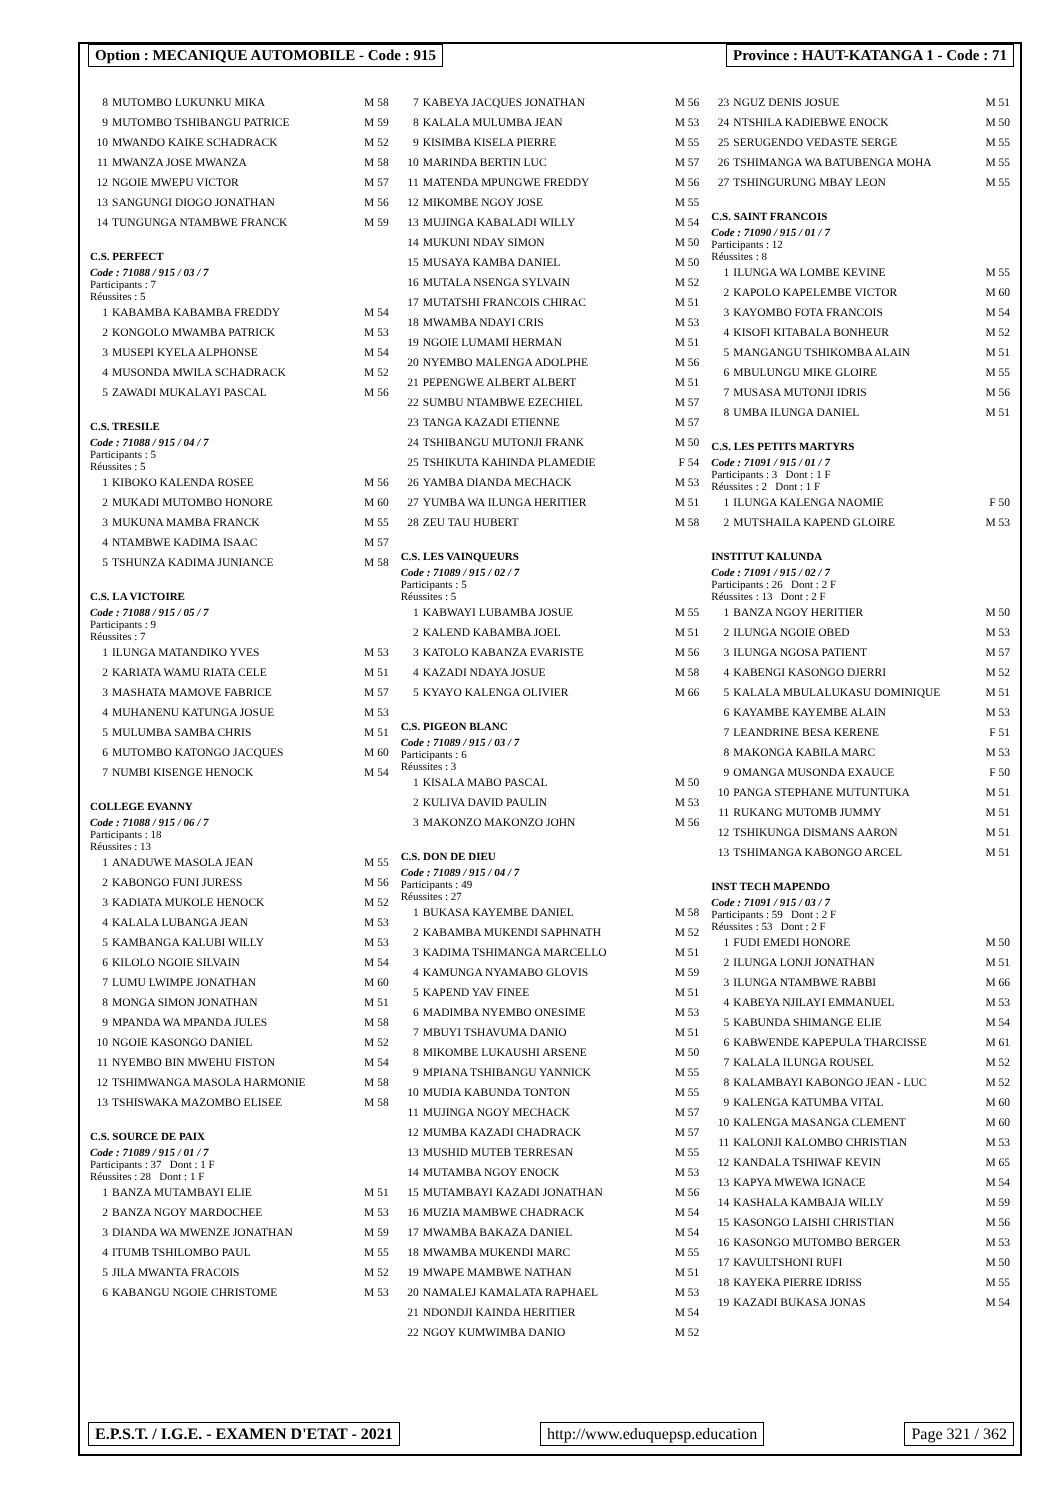Option : MECANIQUE AUTOMOBILE - Code : 915
Province : HAUT-KATANGA 1 - Code : 71
| 8 | MUTOMBO LUKUNKU MIKA | M 58 |
| 9 | MUTOMBO TSHIBANGU PATRICE | M 59 |
| 10 | MWANDO KAIKE SCHADRACK | M 52 |
| 11 | MWANZA JOSE MWANZA | M 58 |
| 12 | NGOIE MWEPU VICTOR | M 57 |
| 13 | SANGUNGI DIOGO JONATHAN | M 56 |
| 14 | TUNGUNGA NTAMBWE FRANCK | M 59 |
C.S. PERFECT
Code : 71088 / 915 / 03 / 7
Participants : 7
Réussites : 5
| 1 | KABAMBA KABAMBA FREDDY | M 54 |
| 2 | KONGOLO MWAMBA PATRICK | M 53 |
| 3 | MUSEPI KYELA ALPHONSE | M 54 |
| 4 | MUSONDA MWILA SCHADRACK | M 52 |
| 5 | ZAWADI MUKALAYI PASCAL | M 56 |
C.S. TRESILE
Code : 71088 / 915 / 04 / 7
Participants : 5
Réussites : 5
| 1 | KIBOKO KALENDA ROSEE | M 56 |
| 2 | MUKADI MUTOMBO HONORE | M 60 |
| 3 | MUKUNA MAMBA FRANCK | M 55 |
| 4 | NTAMBWE KADIMA ISAAC | M 57 |
| 5 | TSHUNZA KADIMA JUNIANCE | M 58 |
C.S. LA VICTOIRE
Code : 71088 / 915 / 05 / 7
Participants : 9
Réussites : 7
| 1 | ILUNGA MATANDIKO YVES | M 53 |
| 2 | KARIATA WAMU RIATA CELE | M 51 |
| 3 | MASHATA MAMOVE FABRICE | M 57 |
| 4 | MUHANENU KATUNGA JOSUE | M 53 |
| 5 | MULUMBA SAMBA CHRIS | M 51 |
| 6 | MUTOMBO KATONGO JACQUES | M 60 |
| 7 | NUMBI KISENGE HENOCK | M 54 |
COLLEGE EVANNY
Code : 71088 / 915 / 06 / 7
Participants : 18
Réussites : 13
| 1 | ANADUWE MASOLA JEAN | M 55 |
| 2 | KABONGO FUNI JURESS | M 56 |
| 3 | KADIATA MUKOLE HENOCK | M 52 |
| 4 | KALALA LUBANGA JEAN | M 53 |
| 5 | KAMBANGA KALUBI WILLY | M 53 |
| 6 | KILOLO NGOIE SILVAIN | M 54 |
| 7 | LUMU LWIMPE JONATHAN | M 60 |
| 8 | MONGA SIMON JONATHAN | M 51 |
| 9 | MPANDA WA MPANDA JULES | M 58 |
| 10 | NGOIE KASONGO DANIEL | M 52 |
| 11 | NYEMBO BIN MWEHU FISTON | M 54 |
| 12 | TSHIMWANGA MASOLA HARMONIE | M 58 |
| 13 | TSHISWAKA MAZOMBO ELISEE | M 58 |
C.S. SOURCE DE PAIX
Code : 71089 / 915 / 01 / 7
Participants : 37 Dont : 1 F
Réussites : 28 Dont : 1 F
| 1 | BANZA MUTAMBAYI ELIE | M 51 |
| 2 | BANZA NGOY MARDOCHEE | M 53 |
| 3 | DIANDA WA MWENZE JONATHAN | M 59 |
| 4 | ITUMB TSHILOMBO PAUL | M 55 |
| 5 | JILA MWANTA FRACOIS | M 52 |
| 6 | KABANGU NGOIE CHRISTOME | M 53 |
| 7 | KABEYA JACQUES JONATHAN | M 56 |
| 8 | KALALA MULUMBA JEAN | M 53 |
| 9 | KISIMBA KISELA PIERRE | M 55 |
| 10 | MARINDA BERTIN LUC | M 57 |
| 11 | MATENDA MPUNGWE FREDDY | M 56 |
| 12 | MIKOMBE NGOY JOSE | M 55 |
| 13 | MUJINGA KABALADI WILLY | M 54 |
| 14 | MUKUNI NDAY SIMON | M 50 |
| 15 | MUSAYA KAMBA DANIEL | M 50 |
| 16 | MUTALA NSENGA SYLVAIN | M 52 |
| 17 | MUTATSHI FRANCOIS CHIRAC | M 51 |
| 18 | MWAMBA NDAYI CRIS | M 53 |
| 19 | NGOIE LUMAMI HERMAN | M 51 |
| 20 | NYEMBO MALENGA ADOLPHE | M 56 |
| 21 | PEPENGWE ALBERT ALBERT | M 51 |
| 22 | SUMBU NTAMBWE EZECHIEL | M 57 |
| 23 | TANGA KAZADI ETIENNE | M 57 |
| 24 | TSHIBANGU MUTONJI FRANK | M 50 |
| 25 | TSHIKUTA KAHINDA PLAMEDIE | F 54 |
| 26 | YAMBA DIANDA MECHACK | M 53 |
| 27 | YUMBA WA ILUNGA HERITIER | M 51 |
| 28 | ZEU TAU HUBERT | M 58 |
C.S. LES VAINQUEURS
Code : 71089 / 915 / 02 / 7
Participants : 5
Réussites : 5
| 1 | KABWAYI LUBAMBA JOSUE | M 55 |
| 2 | KALEND KABAMBA JOEL | M 51 |
| 3 | KATOLO KABANZA EVARISTE | M 56 |
| 4 | KAZADI NDAYA JOSUE | M 58 |
| 5 | KYAYO KALENGA OLIVIER | M 66 |
C.S. PIGEON BLANC
Code : 71089 / 915 / 03 / 7
Participants : 6
Réussites : 3
| 1 | KISALA MABO PASCAL | M 50 |
| 2 | KULIVA DAVID PAULIN | M 53 |
| 3 | MAKONZO MAKONZO JOHN | M 56 |
C.S. DON DE DIEU
Code : 71089 / 915 / 04 / 7
Participants : 49
Réussites : 27
| 1 | BUKASA KAYEMBE DANIEL | M 58 |
| 2 | KABAMBA MUKENDI SAPHNATH | M 52 |
| 3 | KADIMA TSHIMANGA MARCELLO | M 51 |
| 4 | KAMUNGA NYAMABO GLOVIS | M 59 |
| 5 | KAPEND YAV FINEE | M 51 |
| 6 | MADIMBA NYEMBO ONESIME | M 53 |
| 7 | MBUYI TSHAVUMA DANIO | M 51 |
| 8 | MIKOMBE LUKAUSHI ARSENE | M 50 |
| 9 | MPIANA TSHIBANGU YANNICK | M 55 |
| 10 | MUDIA KABUNDA TONTON | M 55 |
| 11 | MUJINGA NGOY MECHACK | M 57 |
| 12 | MUMBA KAZADI CHADRACK | M 57 |
| 13 | MUSHID MUTEB TERRESAN | M 55 |
| 14 | MUTAMBA NGOY ENOCK | M 53 |
| 15 | MUTAMBAYI KAZADI JONATHAN | M 56 |
| 16 | MUZIA MAMBWE CHADRACK | M 54 |
| 17 | MWAMBA BAKAZA DANIEL | M 54 |
| 18 | MWAMBA MUKENDI MARC | M 55 |
| 19 | MWAPE MAMBWE NATHAN | M 51 |
| 20 | NAMALEJ KAMALATA RAPHAEL | M 53 |
| 21 | NDONDJI KAINDA HERITIER | M 54 |
| 22 | NGOY KUMWIMBA DANIO | M 52 |
| 23 | NGUZ DENIS JOSUE | M 51 |
| 24 | NTSHILA KADIEBWE ENOCK | M 50 |
| 25 | SERUGENDO VEDASTE SERGE | M 55 |
| 26 | TSHIMANGA WA BATUBENGA MOHA | M 55 |
| 27 | TSHINGURUNG MBAY LEON | M 55 |
C.S. SAINT FRANCOIS
Code : 71090 / 915 / 01 / 7
Participants : 12
Réussites : 8
| 1 | ILUNGA WA LOMBE KEVINE | M 55 |
| 2 | KAPOLO KAPELEMBE VICTOR | M 60 |
| 3 | KAYOMBO FOTA FRANCOIS | M 54 |
| 4 | KISOFI KITABALA BONHEUR | M 52 |
| 5 | MANGANGU TSHIKOMBA ALAIN | M 51 |
| 6 | MBULUNGU MIKE GLOIRE | M 55 |
| 7 | MUSASA MUTONJI IDRIS | M 56 |
| 8 | UMBA ILUNGA DANIEL | M 51 |
C.S. LES PETITS MARTYRS
Code : 71091 / 915 / 01 / 7
Participants : 3 Dont : 1 F
Réussites : 2 Dont : 1 F
| 1 | ILUNGA KALENGA NAOMIE | F 50 |
| 2 | MUTSHAILA KAPEND GLOIRE | M 53 |
INSTITUT KALUNDA
Code : 71091 / 915 / 02 / 7
Participants : 26 Dont : 2 F
Réussites : 13 Dont : 2 F
| 1 | BANZA NGOY HERITIER | M 50 |
| 2 | ILUNGA NGOIE OBED | M 53 |
| 3 | ILUNGA NGOSA PATIENT | M 57 |
| 4 | KABENGI KASONGO DJERRI | M 52 |
| 5 | KALALA MBULALUKASU DOMINIQUE | M 51 |
| 6 | KAYAMBE KAYEMBE ALAIN | M 53 |
| 7 | LEANDRINE BESA KERENE | F 51 |
| 8 | MAKONGA KABILA MARC | M 53 |
| 9 | OMANGA MUSONDA EXAUCE | F 50 |
| 10 | PANGA STEPHANE MUTUNTUKA | M 51 |
| 11 | RUKANG MUTOMB JUMMY | M 51 |
| 12 | TSHIKUNGA DISMANS AARON | M 51 |
| 13 | TSHIMANGA KABONGO ARCEL | M 51 |
INST TECH MAPENDO
Code : 71091 / 915 / 03 / 7
Participants : 59 Dont : 2 F
Réussites : 53 Dont : 2 F
| 1 | FUDI EMEDI HONORE | M 50 |
| 2 | ILUNGA LONJI JONATHAN | M 51 |
| 3 | ILUNGA NTAMBWE RABBI | M 66 |
| 4 | KABEYA NJILAYI EMMANUEL | M 53 |
| 5 | KABUNDA SHIMANGE ELIE | M 54 |
| 6 | KABWENDE KAPEPULA THARCISSE | M 61 |
| 7 | KALALA ILUNGA ROUSEL | M 52 |
| 8 | KALAMBAYI KABONGO JEAN - LUC | M 52 |
| 9 | KALENGA KATUMBA VITAL | M 60 |
| 10 | KALENGA MASANGA CLEMENT | M 60 |
| 11 | KALONJI KALOMBO CHRISTIAN | M 53 |
| 12 | KANDALA TSHIWAF KEVIN | M 65 |
| 13 | KAPYA MWEWA IGNACE | M 54 |
| 14 | KASHALA KAMBAJA WILLY | M 59 |
| 15 | KASONGO LAISHI CHRISTIAN | M 56 |
| 16 | KASONGO MUTOMBO BERGER | M 53 |
| 17 | KAVULTSHONI RUFI | M 50 |
| 18 | KAYEKA PIERRE IDRISS | M 55 |
| 19 | KAZADI BUKASA JONAS | M 54 |
E.P.S.T. / I.G.E. - EXAMEN D'ETAT - 2021
http://www.eduquepsp.education Page 321 / 362